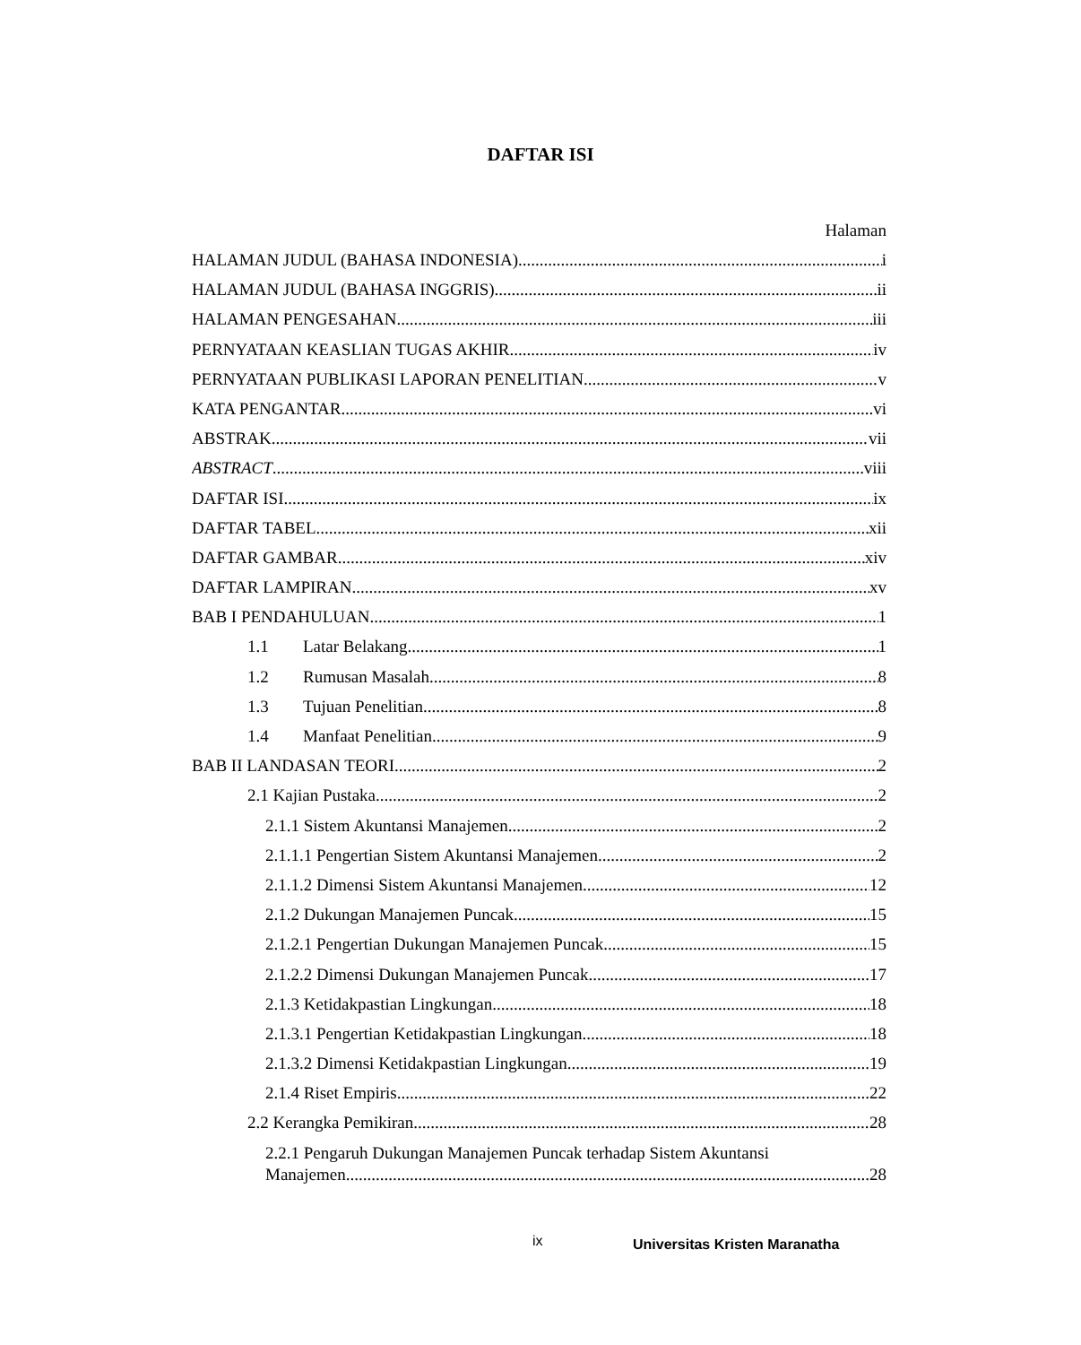DAFTAR ISI
Halaman
HALAMAN JUDUL (BAHASA INDONESIA) i
HALAMAN JUDUL (BAHASA INGGRIS) ii
HALAMAN PENGESAHAN iii
PERNYATAAN KEASLIAN TUGAS AKHIR iv
PERNYATAAN PUBLIKASI LAPORAN PENELITIAN v
KATA PENGANTAR vi
ABSTRAK vii
ABSTRACT viii
DAFTAR ISI ix
DAFTAR TABEL xii
DAFTAR GAMBAR xiv
DAFTAR LAMPIRAN xv
BAB I PENDAHULUAN 1
1.1 Latar Belakang 1
1.2 Rumusan Masalah 8
1.3 Tujuan Penelitian 8
1.4 Manfaat Penelitian 9
BAB II LANDASAN TEORI 2
2.1 Kajian Pustaka 2
2.1.1 Sistem Akuntansi Manajemen 2
2.1.1.1 Pengertian Sistem Akuntansi Manajemen 2
2.1.1.2 Dimensi Sistem Akuntansi Manajemen 12
2.1.2 Dukungan Manajemen Puncak 15
2.1.2.1 Pengertian Dukungan Manajemen Puncak 15
2.1.2.2 Dimensi Dukungan Manajemen Puncak 17
2.1.3 Ketidakpastian Lingkungan 18
2.1.3.1 Pengertian Ketidakpastian Lingkungan 18
2.1.3.2 Dimensi Ketidakpastian Lingkungan 19
2.1.4 Riset Empiris 22
2.2 Kerangka Pemikiran 28
2.2.1 Pengaruh Dukungan Manajemen Puncak terhadap Sistem Akuntansi
Manajemen 28
ix Universitas Kristen Maranatha